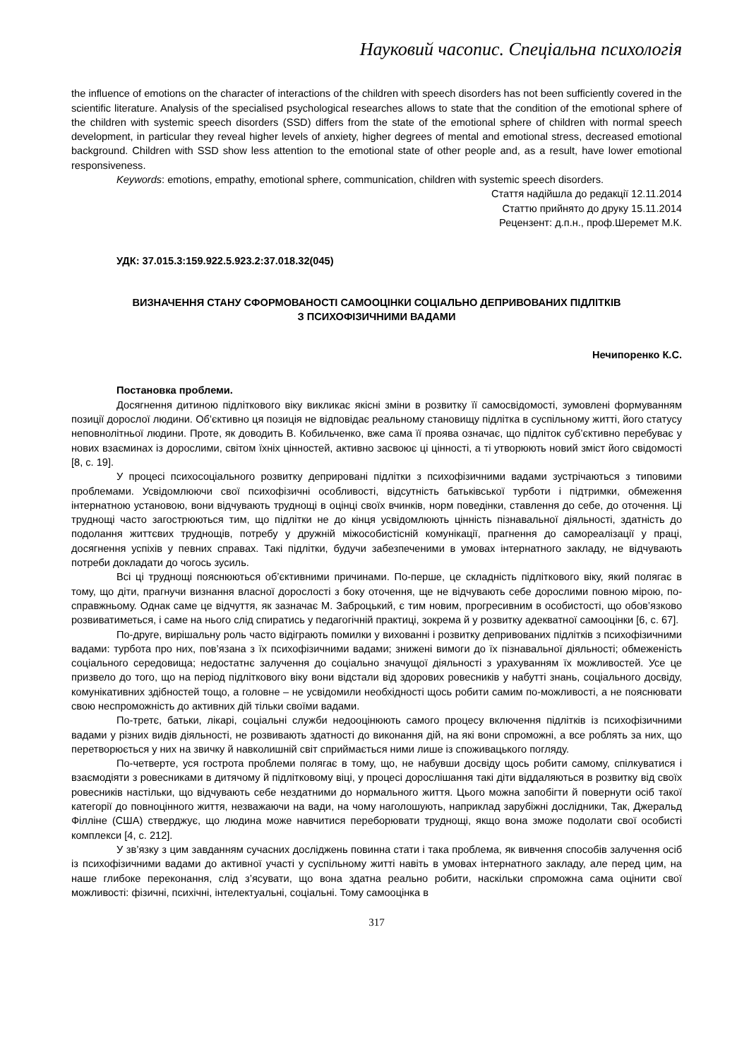Науковий часопис. Спеціальна психологія
the influence of emotions on the character of interactions of the children with speech disorders has not been sufficiently covered in the scientific literature. Analysis of the specialised psychological researches allows to state that the condition of the emotional sphere of the children with systemic speech disorders (SSD) differs from the state of the emotional sphere of children with normal speech development, in particular they reveal higher levels of anxiety, higher degrees of mental and emotional stress, decreased emotional background. Children with SSD show less attention to the emotional state of other people and, as a result, have lower emotional responsiveness.
Keywords: emotions, empathy, emotional sphere, communication, children with systemic speech disorders.
Стаття надійшла до редакції 12.11.2014
Статтю прийнято до друку 15.11.2014
Рецензент: д.п.н., проф.Шеремет М.К.
УДК: 37.015.3:159.922.5.923.2:37.018.32(045)
ВИЗНАЧЕННЯ СТАНУ СФОРМОВАНОСТІ САМООЦІНКИ СОЦІАЛЬНО ДЕПРИВОВАНИХ ПІДЛІТКІВ
З ПСИХОФІЗИЧНИМИ ВАДАМИ
Нечипоренко К.С.
Постановка проблеми.
Досягнення дитиною підліткового віку викликає якісні зміни в розвитку її самосвідомості, зумовлені формуванням позиції дорослої людини. Об’єктивно ця позиція не відповідає реальному становищу підлітка в суспільному житті, його статусу неповнолітньої людини. Проте, як доводить В. Кобильченко, вже сама її проява означає, що підліток суб’єктивно перебуває у нових взаєминах із дорослими, світом їхніх цінностей, активно засвоює ці цінності, а ті утворюють новий зміст його свідомості [8, с. 19].
У процесі психосоціального розвитку деприровані підлітки з психофізичними вадами зустрічаються з типовими проблемами. Усвідомлюючи свої психофізичні особливості, відсутність батьківської турботи і підтримки, обмеження інтернатною установою, вони відчувають труднощі в оцінці своїх вчинків, норм поведінки, ставлення до себе, до оточення. Ці труднощі часто загострюються тим, що підлітки не до кінця усвідомлюють цінність пізнавальної діяльності, здатність до подолання життєвих труднощів, потребу у дружній міжособистісній комунікації, прагнення до самореалізації у праці, досягнення успіхів у певних справах. Такі підлітки, будучи забезпеченими в умовах інтернатного закладу, не відчувають потреби докладати до чогось зусиль.
Всі ці труднощі пояснюються об’єктивними причинами. По-перше, це складність підліткового віку, який полягає в тому, що діти, прагнучи визнання власної дорослості з боку оточення, ще не відчувають себе дорослими повною мірою, по-справжньому. Однак саме це відчуття, як зазначає М. Заброцький, є тим новим, прогресивним в особистості, що обов’язково розвиватиметься, і саме на нього слід спиратись у педагогічній практиці, зокрема й у розвитку адекватної самооцінки [6, с. 67].
По-друге, вирішальну роль часто відіграють помилки у вихованні і розвитку депривованих підлітків з психофізичними вадами: турбота про них, пов’язана з їх психофізичними вадами; знижені вимоги до їх пізнавальної діяльності; обмеженість соціального середовища; недостатнє залучення до соціально значущої діяльності з урахуванням їх можливостей. Усе це призвело до того, що на період підліткового віку вони відстали від здорових ровесників у набутті знань, соціального досвіду, комунікативних здібностей тощо, а головне – не усвідомили необхідності щось робити самим по-можливості, а не пояснювати свою неспроможність до активних дій тільки своїми вадами.
По-третє, батьки, лікарі, соціальні служби недооцінюють самого процесу включення підлітків із психофізичними вадами у різних видів діяльності, не розвивають здатності до виконання дій, на які вони спроможні, а все роблять за них, що перетворюється у них на звичку й навколишній світ сприймається ними лише із споживацького погляду.
По-четверте, уся гострота проблеми полягає в тому, що, не набувши досвіду щось робити самому, спілкуватися і взаємодіяти з ровесниками в дитячому й підлітковому віці, у процесі дорослішання такі діти віддаляються в розвитку від своїх ровесників настільки, що відчувають себе нездатними до нормального життя. Цього можна запобігти й повернути осіб такої категорії до повноцінного життя, незважаючи на вади, на чому наголошують, наприклад зарубіжні дослідники, Так, Джеральд Філліне (США) стверджує, що людина може навчитися переборювати труднощі, якщо вона зможе подолати свої особисті комплекси [4, с. 212].
У зв’язку з цим завданням сучасних досліджень повинна стати і така проблема, як вивчення способів залучення осіб із психофізичними вадами до активної участі у суспільному житті навіть в умовах інтернатного закладу, але перед цим, на наше глибоке переконання, слід з’ясувати, що вона здатна реально робити, наскільки спроможна сама оцінити свої можливості: фізичні, психічні, інтелектуальні, соціальні. Тому самооцінка в
317